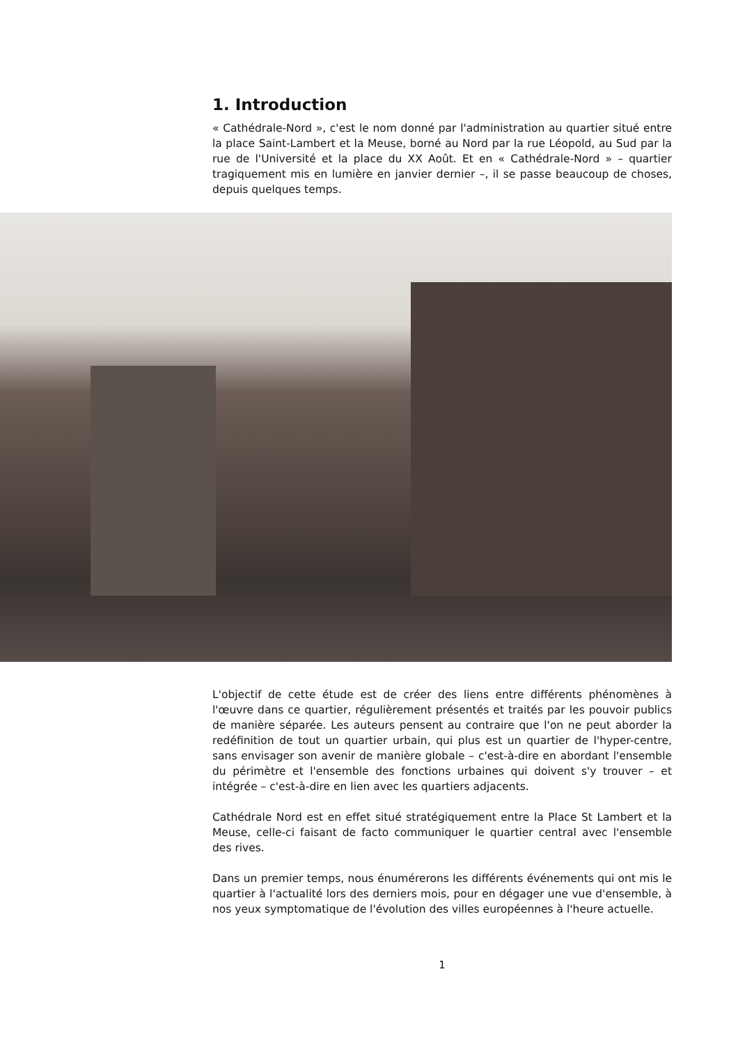1. Introduction
« Cathédrale-Nord », c'est le nom donné par l'administration au quartier situé entre la place Saint-Lambert et la Meuse, borné au Nord par la rue Léopold, au Sud par la rue de l'Université et la place du XX Août. Et en « Cathédrale-Nord » – quartier tragiquement mis en lumière en janvier dernier –, il se passe beaucoup de choses, depuis quelques temps.
L'objectif de cette étude est de créer des liens entre différents phénomènes à l'œuvre dans ce quartier, régulièrement présentés et traités par les pouvoir publics de manière séparée. Les auteurs pensent au contraire que l'on ne peut aborder la redéfinition de tout un quartier urbain, qui plus est un quartier de l'hyper-centre, sans envisager son avenir de manière globale – c'est-à-dire en abordant l'ensemble du périmètre et l'ensemble des fonctions urbaines qui doivent s'y trouver – et intégrée – c'est-à-dire en lien avec les quartiers adjacents.
Cathédrale Nord est en effet situé stratégiquement entre la Place St Lambert et la Meuse, celle-ci faisant de facto communiquer le quartier central avec l'ensemble des rives.
Dans un premier temps, nous énumérerons les différents événements qui ont mis le quartier à l'actualité lors des derniers mois, pour en dégager une vue d'ensemble, à nos yeux symptomatique de l'évolution des villes européennes à l'heure actuelle.
1